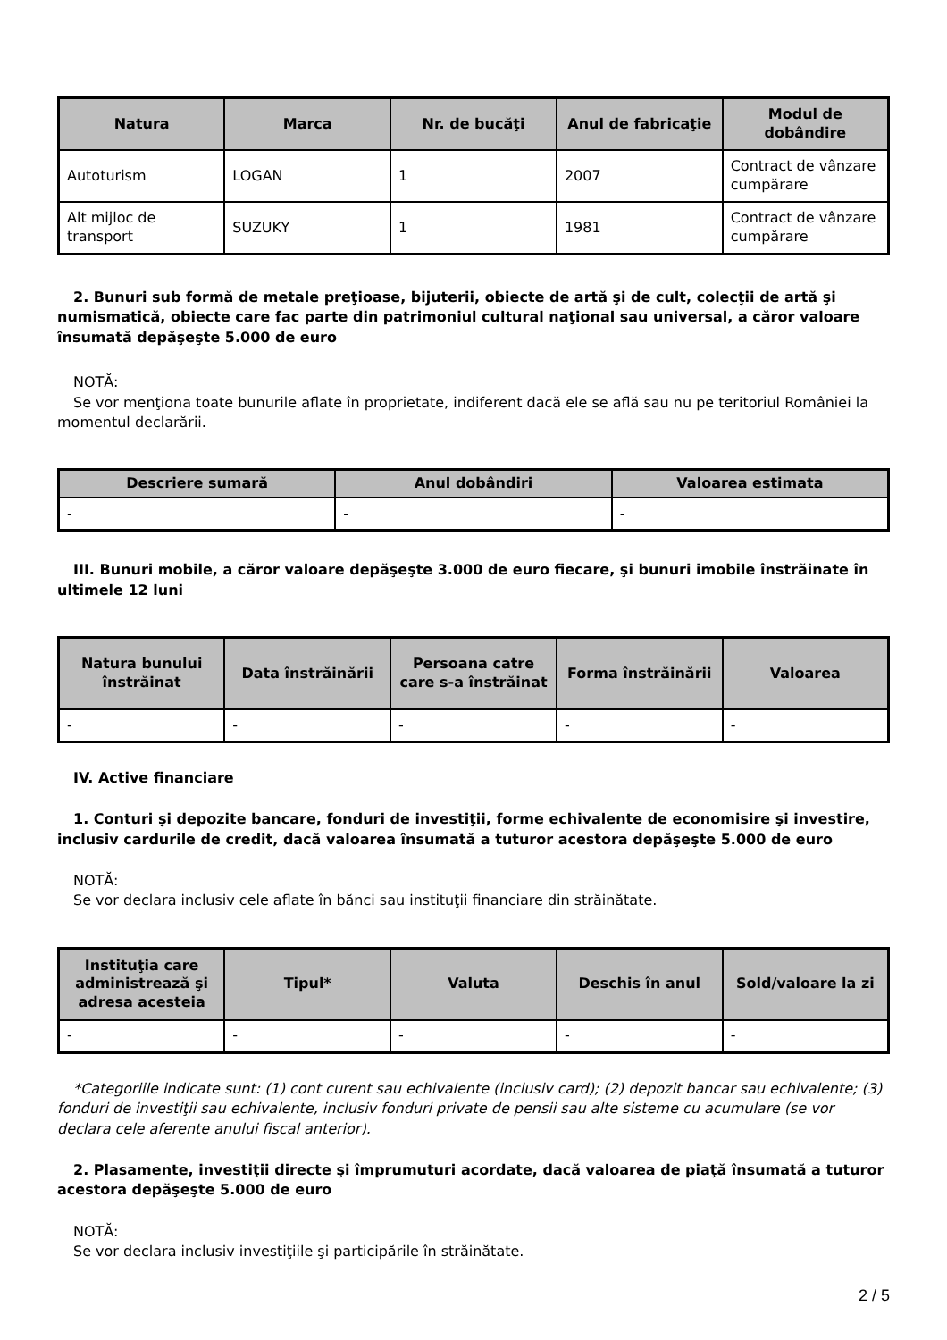| Natura | Marca | Nr. de bucăţi | Anul de fabricaţie | Modul de dobândire |
| --- | --- | --- | --- | --- |
| Autoturism | LOGAN | 1 | 2007 | Contract de vânzare cumpărare |
| Alt mijloc de transport | SUZUKY | 1 | 1981 | Contract de vânzare cumpărare |
2. Bunuri sub formă de metale preţioase, bijuterii, obiecte de artă şi de cult, colecţii de artă şi numismatică, obiecte care fac parte din patrimoniul cultural naţional sau universal, a căror valoare însumată depăşeşte 5.000 de euro
NOTĂ:
Se vor menţiona toate bunurile aflate în proprietate, indiferent dacă ele se află sau nu pe teritoriul României la momentul declarării.
| Descriere sumară | Anul dobândiri | Valoarea estimata |
| --- | --- | --- |
| - | - | - |
III. Bunuri mobile, a căror valoare depăşeşte 3.000 de euro fiecare, şi bunuri imobile înstrăinate în ultimele 12 luni
| Natura bunului înstrăinat | Data înstrăinării | Persoana catre care s-a înstrăinat | Forma înstrăinării | Valoarea |
| --- | --- | --- | --- | --- |
| - | - | - | - | - |
IV. Active financiare
1. Conturi şi depozite bancare, fonduri de investiţii, forme echivalente de economisire şi investire, inclusiv cardurile de credit, dacă valoarea însumată a tuturor acestora depăşeşte 5.000 de euro
NOTĂ:
Se vor declara inclusiv cele aflate în bănci sau instituţii financiare din străinătate.
| Instituţia care administrează şi adresa acesteia | Tipul* | Valuta | Deschis în anul | Sold/valoare la zi |
| --- | --- | --- | --- | --- |
| - | - | - | - | - |
*Categoriile indicate sunt: (1) cont curent sau echivalente (inclusiv card); (2) depozit bancar sau echivalente; (3) fonduri de investiţii sau echivalente, inclusiv fonduri private de pensii sau alte sisteme cu acumulare (se vor declara cele aferente anului fiscal anterior).
2. Plasamente, investiţii directe şi împrumuturi acordate, dacă valoarea de piaţă însumată a tuturor acestora depăşeşte 5.000 de euro
NOTĂ:
Se vor declara inclusiv investiţiile şi participările în străinătate.
2 / 5